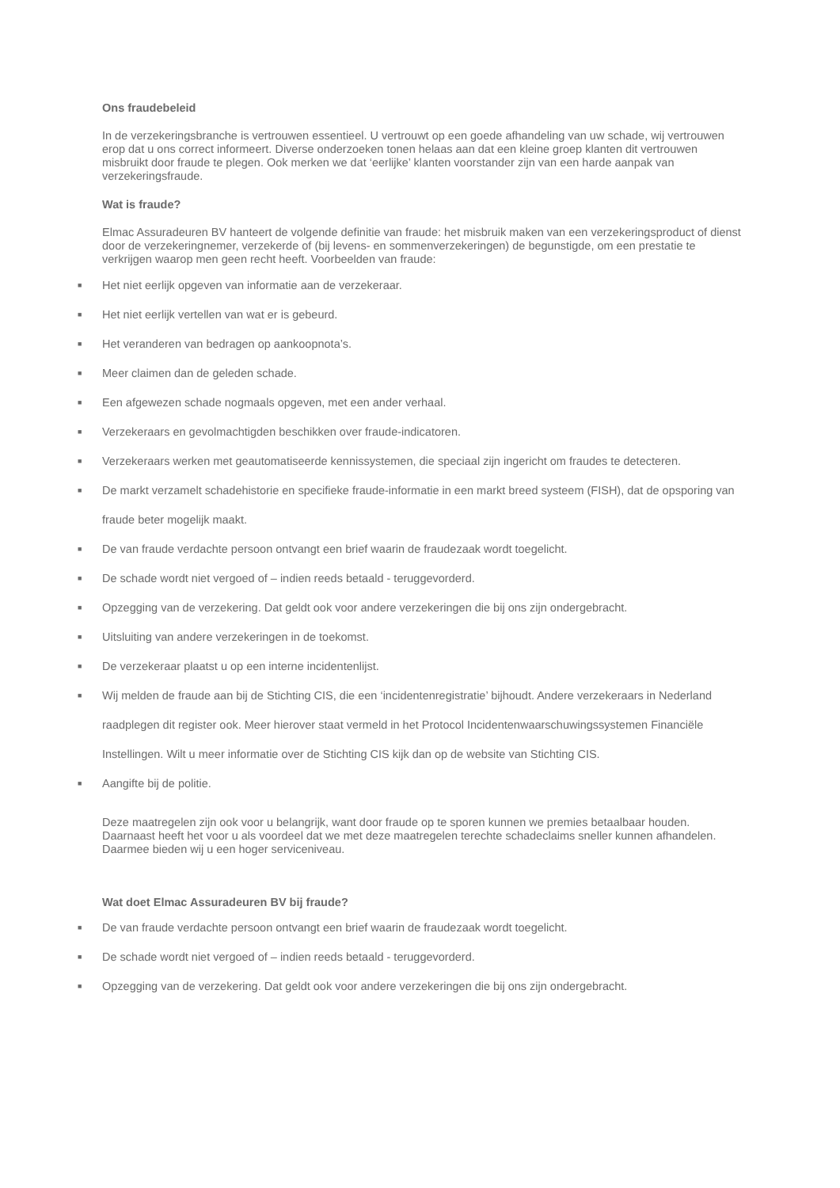Ons fraudebeleid
In de verzekeringsbranche is vertrouwen essentieel. U vertrouwt op een goede afhandeling van uw schade, wij vertrouwen erop dat u ons correct informeert. Diverse onderzoeken tonen helaas aan dat een kleine groep klanten dit vertrouwen misbruikt door fraude te plegen. Ook merken we dat ‘eerlijke’ klanten voorstander zijn van een harde aanpak van verzekeringsfraude.
Wat is fraude?
Elmac Assuradeuren BV hanteert de volgende definitie van fraude: het misbruik maken van een verzekeringsproduct of dienst door de verzekeringnemer, verzekerde of (bij levens- en sommenverzekeringen) de begunstigde, om een prestatie te verkrijgen waarop men geen recht heeft. Voorbeelden van fraude:
■ Het niet eerlijk opgeven van informatie aan de verzekeraar.
■ Het niet eerlijk vertellen van wat er is gebeurd.
■ Het veranderen van bedragen op aankoopnota’s.
■ Meer claimen dan de geleden schade.
■ Een afgewezen schade nogmaals opgeven, met een ander verhaal.
■ Verzekeraars en gevolmachtigden beschikken over fraude-indicatoren.
■ Verzekeraars werken met geautomatiseerde kennissystemen, die speciaal zijn ingericht om fraudes te detecteren.
■ De markt verzamelt schadehistorie en specifieke fraude-informatie in een markt breed systeem (FISH), dat de opsporing van fraude beter mogelijk maakt.
■ De van fraude verdachte persoon ontvangt een brief waarin de fraudezaak wordt toegelicht.
■ De schade wordt niet vergoed of – indien reeds betaald - teruggevorderd.
■ Opzegging van de verzekering. Dat geldt ook voor andere verzekeringen die bij ons zijn ondergebracht.
■ Uitsluiting van andere verzekeringen in de toekomst.
■ De verzekeraar plaatst u op een interne incidentenlijst.
■ Wij melden de fraude aan bij de Stichting CIS, die een ‘incidentenregistratie’ bijhoudt. Andere verzekeraars in Nederland raadplegen dit register ook. Meer hierover staat vermeld in het Protocol Incidentenwaarschuwingssystemen Financiële Instellingen. Wilt u meer informatie over de Stichting CIS kijk dan op de website van Stichting CIS.
■ Aangifte bij de politie.
Deze maatregelen zijn ook voor u belangrijk, want door fraude op te sporen kunnen we premies betaalbaar houden. Daarnaast heeft het voor u als voordeel dat we met deze maatregelen terechte schadeclaims sneller kunnen afhandelen. Daarmee bieden wij u een hoger serviceniveau.
Wat doet Elmac Assuradeuren BV bij fraude?
■ De van fraude verdachte persoon ontvangt een brief waarin de fraudezaak wordt toegelicht.
■ De schade wordt niet vergoed of – indien reeds betaald - teruggevorderd.
■ Opzegging van de verzekering. Dat geldt ook voor andere verzekeringen die bij ons zijn ondergebracht.